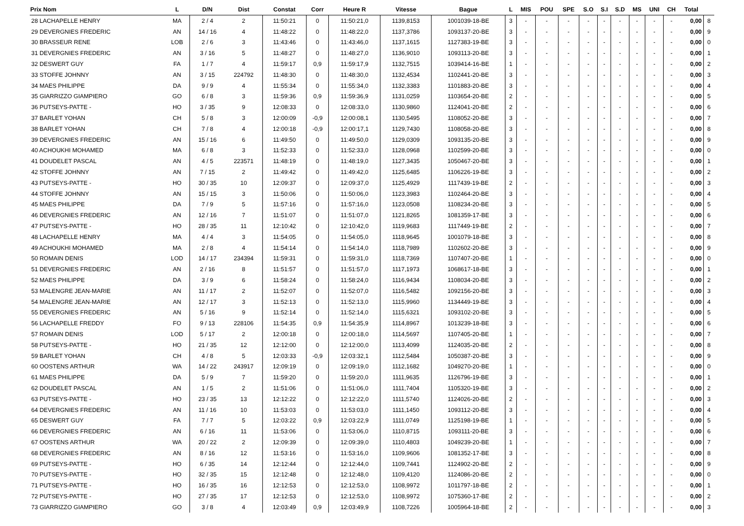| Prix Nom | L | D/N | Dist | Constat | Corr | Heure R | Vitesse | Bague | L | MIS | POU | SPE | S.O | S.I | S.D | MS | UNI | CH | Total | |
| --- | --- | --- | --- | --- | --- | --- | --- | --- | --- | --- | --- | --- | --- | --- | --- | --- | --- | --- | --- | --- |
| 28 LACHAPELLE HENRY | MA | 2 / 4 | 2 | 11:50:21 | 0 | 11:50:21,0 | 1139,8153 | 1001039-18-BE | 3 | - | - | - | - | - | - | - | - | - | 0,00 | 8 |
| 29 DEVERGNIES FREDERIC | AN | 14 / 16 | 4 | 11:48:22 | 0 | 11:48:22,0 | 1137,3786 | 1093137-20-BE | 3 | - | - | - | - | - | - | - | - | - | 0,00 | 9 |
| 30 BRASSEUR RENE | LOB | 2 / 6 | 3 | 11:43:46 | 0 | 11:43:46,0 | 1137,1615 | 1127383-19-BE | 3 | - | - | - | - | - | - | - | - | - | 0,00 | 0 |
| 31 DEVERGNIES FREDERIC | AN | 3 / 16 | 5 | 11:48:27 | 0 | 11:48:27,0 | 1136,9010 | 1093113-20-BE | 3 | - | - | - | - | - | - | - | - | - | 0,00 | 1 |
| 32 DESWERT GUY | FA | 1 / 7 | 4 | 11:59:17 | 0,9 | 11:59:17,9 | 1132,7515 | 1039414-16-BE | 1 | - | - | - | - | - | - | - | - | - | 0,00 | 2 |
| 33 STOFFE JOHNNY | AN | 3 / 15 | 224792 | 11:48:30 | 0 | 11:48:30,0 | 1132,4534 | 1102441-20-BE | 3 | - | - | - | - | - | - | - | - | - | 0,00 | 3 |
| 34 MAES PHILIPPE | DA | 9 / 9 | 4 | 11:55:34 | 0 | 11:55:34,0 | 1132,3383 | 1101883-20-BE | 3 | - | - | - | - | - | - | - | - | - | 0,00 | 4 |
| 35 GIARRIZZO GIAMPIERO | GO | 6 / 8 | 3 | 11:59:36 | 0,9 | 11:59:36,9 | 1131,0259 | 1103654-20-BE | 2 | - | - | - | - | - | - | - | - | - | 0,00 | 5 |
| 36 PUTSEYS-PATTE - | HO | 3 / 35 | 9 | 12:08:33 | 0 | 12:08:33,0 | 1130,9860 | 1124041-20-BE | 2 | - | - | - | - | - | - | - | - | - | 0,00 | 6 |
| 37 BARLET YOHAN | CH | 5 / 8 | 3 | 12:00:09 | -0,9 | 12:00:08,1 | 1130,5495 | 1108052-20-BE | 3 | - | - | - | - | - | - | - | - | - | 0,00 | 7 |
| 38 BARLET YOHAN | CH | 7 / 8 | 4 | 12:00:18 | -0,9 | 12:00:17,1 | 1129,7430 | 1108058-20-BE | 3 | - | - | - | - | - | - | - | - | - | 0,00 | 8 |
| 39 DEVERGNIES FREDERIC | AN | 15 / 16 | 6 | 11:49:50 | 0 | 11:49:50,0 | 1129,0309 | 1093135-20-BE | 3 | - | - | - | - | - | - | - | - | - | 0,00 | 9 |
| 40 ACHOUKHI MOHAMED | MA | 6 / 8 | 3 | 11:52:33 | 0 | 11:52:33,0 | 1128,0968 | 1102599-20-BE | 3 | - | - | - | - | - | - | - | - | - | 0,00 | 0 |
| 41 DOUDELET PASCAL | AN | 4 / 5 | 223571 | 11:48:19 | 0 | 11:48:19,0 | 1127,3435 | 1050467-20-BE | 3 | - | - | - | - | - | - | - | - | - | 0,00 | 1 |
| 42 STOFFE JOHNNY | AN | 7 / 15 | 2 | 11:49:42 | 0 | 11:49:42,0 | 1125,6485 | 1106226-19-BE | 3 | - | - | - | - | - | - | - | - | - | 0,00 | 2 |
| 43 PUTSEYS-PATTE - | HO | 30 / 35 | 10 | 12:09:37 | 0 | 12:09:37,0 | 1125,4929 | 1117439-19-BE | 2 | - | - | - | - | - | - | - | - | - | 0,00 | 3 |
| 44 STOFFE JOHNNY | AN | 15 / 15 | 3 | 11:50:06 | 0 | 11:50:06,0 | 1123,3983 | 1102464-20-BE | 3 | - | - | - | - | - | - | - | - | - | 0,00 | 4 |
| 45 MAES PHILIPPE | DA | 7 / 9 | 5 | 11:57:16 | 0 | 11:57:16,0 | 1123,0508 | 1108234-20-BE | 3 | - | - | - | - | - | - | - | - | - | 0,00 | 5 |
| 46 DEVERGNIES FREDERIC | AN | 12 / 16 | 7 | 11:51:07 | 0 | 11:51:07,0 | 1121,8265 | 1081359-17-BE | 3 | - | - | - | - | - | - | - | - | - | 0,00 | 6 |
| 47 PUTSEYS-PATTE - | HO | 28 / 35 | 11 | 12:10:42 | 0 | 12:10:42,0 | 1119,9683 | 1117449-19-BE | 2 | - | - | - | - | - | - | - | - | - | 0,00 | 7 |
| 48 LACHAPELLE HENRY | MA | 4 / 4 | 3 | 11:54:05 | 0 | 11:54:05,0 | 1118,9645 | 1001079-18-BE | 3 | - | - | - | - | - | - | - | - | - | 0,00 | 8 |
| 49 ACHOUKHI MOHAMED | MA | 2 / 8 | 4 | 11:54:14 | 0 | 11:54:14,0 | 1118,7989 | 1102602-20-BE | 3 | - | - | - | - | - | - | - | - | - | 0,00 | 9 |
| 50 ROMAIN DENIS | LOD | 14 / 17 | 234394 | 11:59:31 | 0 | 11:59:31,0 | 1118,7369 | 1107407-20-BE | 1 | - | - | - | - | - | - | - | - | - | 0,00 | 0 |
| 51 DEVERGNIES FREDERIC | AN | 2 / 16 | 8 | 11:51:57 | 0 | 11:51:57,0 | 1117,1973 | 1068617-18-BE | 3 | - | - | - | - | - | - | - | - | - | 0,00 | 1 |
| 52 MAES PHILIPPE | DA | 3 / 9 | 6 | 11:58:24 | 0 | 11:58:24,0 | 1116,9434 | 1108034-20-BE | 3 | - | - | - | - | - | - | - | - | - | 0,00 | 2 |
| 53 MALENGRE JEAN-MARIE | AN | 11 / 17 | 2 | 11:52:07 | 0 | 11:52:07,0 | 1116,5482 | 1092156-20-BE | 3 | - | - | - | - | - | - | - | - | - | 0,00 | 3 |
| 54 MALENGRE JEAN-MARIE | AN | 12 / 17 | 3 | 11:52:13 | 0 | 11:52:13,0 | 1115,9960 | 1134449-19-BE | 3 | - | - | - | - | - | - | - | - | - | 0,00 | 4 |
| 55 DEVERGNIES FREDERIC | AN | 5 / 16 | 9 | 11:52:14 | 0 | 11:52:14,0 | 1115,6321 | 1093102-20-BE | 3 | - | - | - | - | - | - | - | - | - | 0,00 | 5 |
| 56 LACHAPELLE FREDDY | FO | 9 / 13 | 228106 | 11:54:35 | 0,9 | 11:54:35,9 | 1114,8967 | 1013239-18-BE | 3 | - | - | - | - | - | - | - | - | - | 0,00 | 6 |
| 57 ROMAIN DENIS | LOD | 5 / 17 | 2 | 12:00:18 | 0 | 12:00:18,0 | 1114,5697 | 1107405-20-BE | 1 | - | - | - | - | - | - | - | - | - | 0,00 | 7 |
| 58 PUTSEYS-PATTE - | HO | 21 / 35 | 12 | 12:12:00 | 0 | 12:12:00,0 | 1113,4099 | 1124035-20-BE | 2 | - | - | - | - | - | - | - | - | - | 0,00 | 8 |
| 59 BARLET YOHAN | CH | 4 / 8 | 5 | 12:03:33 | -0,9 | 12:03:32,1 | 1112,5484 | 1050387-20-BE | 3 | - | - | - | - | - | - | - | - | - | 0,00 | 9 |
| 60 OOSTENS ARTHUR | WA | 14 / 22 | 243917 | 12:09:19 | 0 | 12:09:19,0 | 1112,1682 | 1049270-20-BE | 1 | - | - | - | - | - | - | - | - | - | 0,00 | 0 |
| 61 MAES PHILIPPE | DA | 5 / 9 | 7 | 11:59:20 | 0 | 11:59:20,0 | 1111,9635 | 1126796-19-BE | 3 | - | - | - | - | - | - | - | - | - | 0,00 | 1 |
| 62 DOUDELET PASCAL | AN | 1 / 5 | 2 | 11:51:06 | 0 | 11:51:06,0 | 1111,7404 | 1105320-19-BE | 3 | - | - | - | - | - | - | - | - | - | 0,00 | 2 |
| 63 PUTSEYS-PATTE - | HO | 23 / 35 | 13 | 12:12:22 | 0 | 12:12:22,0 | 1111,5740 | 1124026-20-BE | 2 | - | - | - | - | - | - | - | - | - | 0,00 | 3 |
| 64 DEVERGNIES FREDERIC | AN | 11 / 16 | 10 | 11:53:03 | 0 | 11:53:03,0 | 1111,1450 | 1093112-20-BE | 3 | - | - | - | - | - | - | - | - | - | 0,00 | 4 |
| 65 DESWERT GUY | FA | 7 / 7 | 5 | 12:03:22 | 0,9 | 12:03:22,9 | 1111,0749 | 1125198-19-BE | 1 | - | - | - | - | - | - | - | - | - | 0,00 | 5 |
| 66 DEVERGNIES FREDERIC | AN | 6 / 16 | 11 | 11:53:06 | 0 | 11:53:06,0 | 1110,8715 | 1093111-20-BE | 3 | - | - | - | - | - | - | - | - | - | 0,00 | 6 |
| 67 OOSTENS ARTHUR | WA | 20 / 22 | 2 | 12:09:39 | 0 | 12:09:39,0 | 1110,4803 | 1049239-20-BE | 1 | - | - | - | - | - | - | - | - | - | 0,00 | 7 |
| 68 DEVERGNIES FREDERIC | AN | 8 / 16 | 12 | 11:53:16 | 0 | 11:53:16,0 | 1109,9606 | 1081352-17-BE | 3 | - | - | - | - | - | - | - | - | - | 0,00 | 8 |
| 69 PUTSEYS-PATTE - | HO | 6 / 35 | 14 | 12:12:44 | 0 | 12:12:44,0 | 1109,7441 | 1124902-20-BE | 2 | - | - | - | - | - | - | - | - | - | 0,00 | 9 |
| 70 PUTSEYS-PATTE - | HO | 32 / 35 | 15 | 12:12:48 | 0 | 12:12:48,0 | 1109,4120 | 1124086-20-BE | 2 | - | - | - | - | - | - | - | - | - | 0,00 | 0 |
| 71 PUTSEYS-PATTE - | HO | 16 / 35 | 16 | 12:12:53 | 0 | 12:12:53,0 | 1108,9972 | 1011797-18-BE | 2 | - | - | - | - | - | - | - | - | - | 0,00 | 1 |
| 72 PUTSEYS-PATTE - | HO | 27 / 35 | 17 | 12:12:53 | 0 | 12:12:53,0 | 1108,9972 | 1075360-17-BE | 2 | - | - | - | - | - | - | - | - | - | 0,00 | 2 |
| 73 GIARRIZZO GIAMPIERO | GO | 3 / 8 | 4 | 12:03:49 | 0,9 | 12:03:49,9 | 1108,7226 | 1005964-18-BE | 2 | - | - | - | - | - | - | - | - | - | 0,00 | 3 |